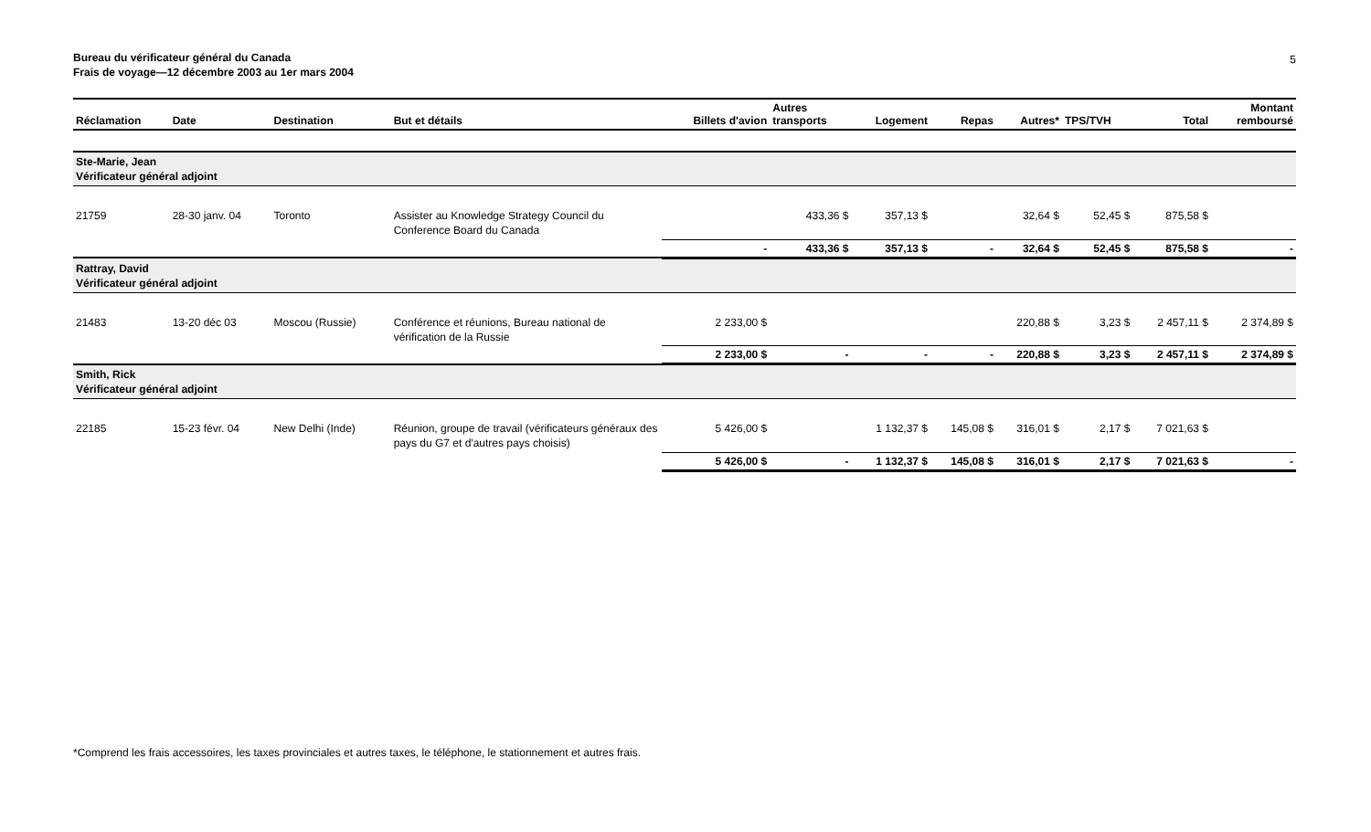Bureau du vérificateur général du Canada
Frais de voyage—12 décembre 2003 au 1er mars 2004
5
| Réclamation | Date | Destination | But et détails | Billets d'avion | Autres transports | Logement | Repas | Autres* | TPS/TVH | Total | Montant remboursé |
| --- | --- | --- | --- | --- | --- | --- | --- | --- | --- | --- | --- |
| Ste-Marie, Jean Vérificateur général adjoint | | | | | | | | | | | |
| 21759 | 28-30 janv. 04 | Toronto | Assister au Knowledge Strategy Council du Conference Board du Canada | | 433,36 $ | 357,13 $ | | 32,64 $ | 52,45 $ | 875,58 $ | |
| | | | | - | 433,36 $ | 357,13 $ | - | 32,64 $ | 52,45 $ | 875,58 $ | - |
| Rattray, David Vérificateur général adjoint | | | | | | | | | | | |
| 21483 | 13-20 déc 03 | Moscou (Russie) | Conférence et réunions, Bureau national de vérification de la Russie | 2 233,00 $ | | | | 220,88 $ | 3,23 $ | 2 457,11 $ | 2 374,89 $ |
| | | | | 2 233,00 $ | - | - | - | 220,88 $ | 3,23 $ | 2 457,11 $ | 2 374,89 $ |
| Smith, Rick Vérificateur général adjoint | | | | | | | | | | | |
| 22185 | 15-23 févr. 04 | New Delhi (Inde) | Réunion, groupe de travail (vérificateurs généraux des pays du G7 et d'autres pays choisis) | 5 426,00 $ | | 1 132,37 $ | 145,08 $ | 316,01 $ | 2,17 $ | 7 021,63 $ | |
| | | | | 5 426,00 $ | - | 1 132,37 $ | 145,08 $ | 316,01 $ | 2,17 $ | 7 021,63 $ | - |
*Comprend les frais accessoires, les taxes provinciales et autres taxes, le téléphone, le stationnement et autres frais.